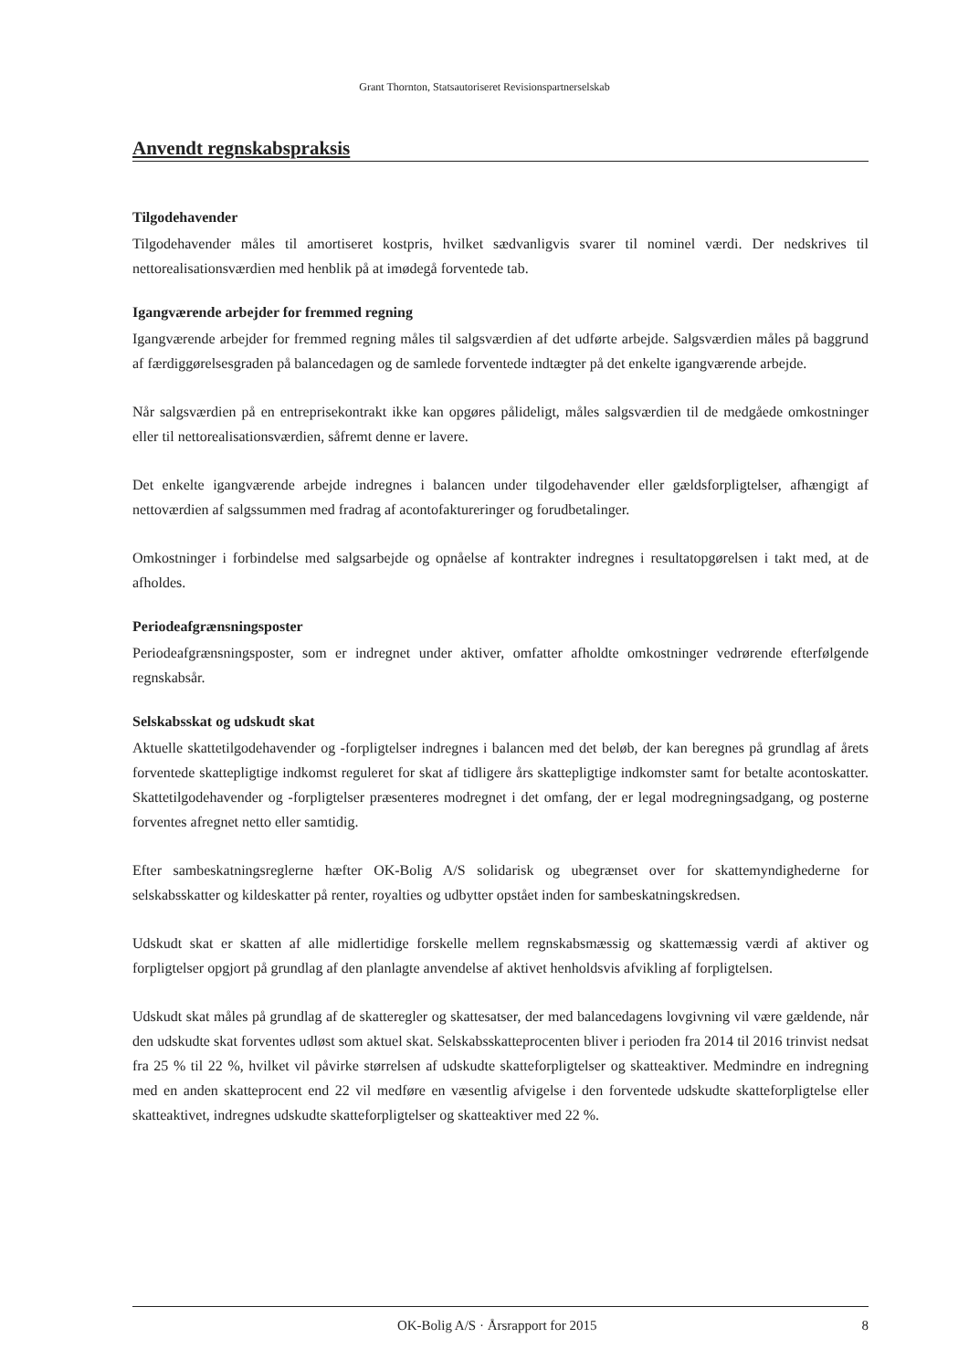Grant Thornton, Statsautoriseret Revisionspartnerselskab
Anvendt regnskabspraksis
Tilgodehavender
Tilgodehavender måles til amortiseret kostpris, hvilket sædvanligvis svarer til nominel værdi. Der nedskrives til nettorealisationsværdien med henblik på at imødegå forventede tab.
Igangværende arbejder for fremmed regning
Igangværende arbejder for fremmed regning måles til salgsværdien af det udførte arbejde. Salgsværdien måles på baggrund af færdiggørelsesgraden på balancedagen og de samlede forventede indtægter på det enkelte igangværende arbejde.
Når salgsværdien på en entreprisekontrakt ikke kan opgøres pålideligt, måles salgsværdien til de medgåede omkostninger eller til nettorealisationsværdien, såfremt denne er lavere.
Det enkelte igangværende arbejde indregnes i balancen under tilgodehavender eller gældsforpligtelser, afhængigt af nettoværdien af salgssummen med fradrag af acontofaktureringer og forudbetalinger.
Omkostninger i forbindelse med salgsarbejde og opnåelse af kontrakter indregnes i resultatopgørelsen i takt med, at de afholdes.
Periodeafgrænsningsposter
Periodeafgrænsningsposter, som er indregnet under aktiver, omfatter afholdte omkostninger vedrørende efterfølgende regnskabsår.
Selskabsskat og udskudt skat
Aktuelle skattetilgodehavender og -forpligtelser indregnes i balancen med det beløb, der kan beregnes på grundlag af årets forventede skattepligtige indkomst reguleret for skat af tidligere års skattepligtige indkomster samt for betalte acontoskatter. Skattetilgodehavender og -forpligtelser præsenteres modregnet i det omfang, der er legal modregningsadgang, og posterne forventes afregnet netto eller samtidig.
Efter sambeskatningsreglerne hæfter OK-Bolig A/S solidarisk og ubegrænset over for skattemyndighederne for selskabsskatter og kildeskatter på renter, royalties og udbytter opstået inden for sambeskatningskredsen.
Udskudt skat er skatten af alle midlertidige forskelle mellem regnskabsmæssig og skattemæssig værdi af aktiver og forpligtelser opgjort på grundlag af den planlagte anvendelse af aktivet henholdsvis afvikling af forpligtelsen.
Udskudt skat måles på grundlag af de skatteregler og skattesatser, der med balancedagens lovgivning vil være gældende, når den udskudte skat forventes udløst som aktuel skat. Selskabsskatteprocenten bliver i perioden fra 2014 til 2016 trinvist nedsat fra 25 % til 22 %, hvilket vil påvirke størrelsen af udskudte skatteforpligtelser og skatteaktiver. Medmindre en indregning med en anden skatteprocent end 22 vil medføre en væsentlig afvigelse i den forventede udskudte skatteforpligtelse eller skatteaktivet, indregnes udskudte skatteforpligtelser og skatteaktiver med 22 %.
OK-Bolig A/S · Årsrapport for 2015 8